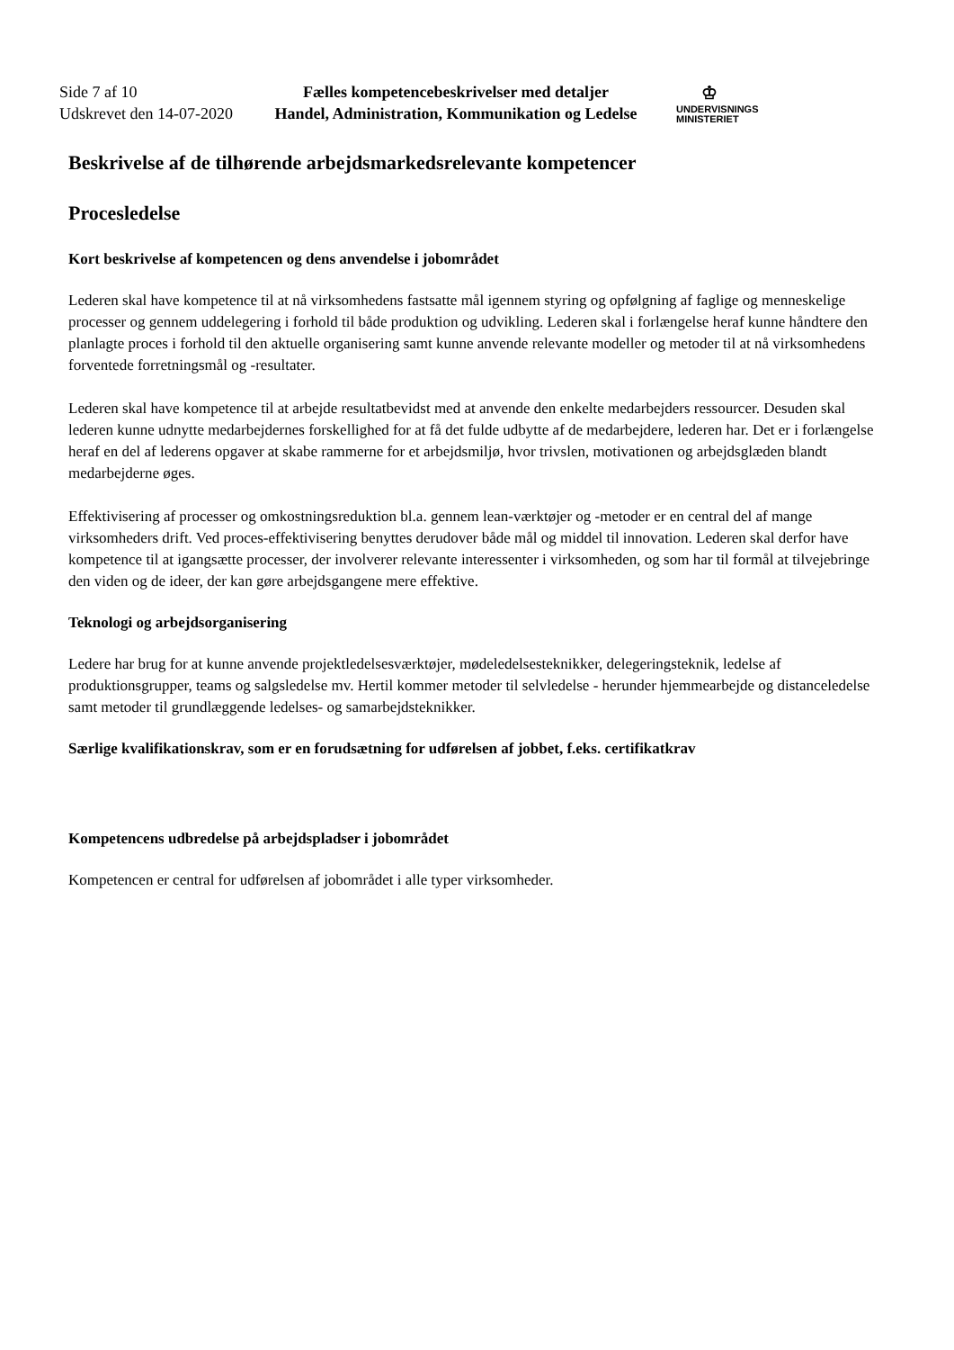Side 7 af 10
Udskrevet den 14-07-2020
Fælles kompetencebeskrivelser med detaljer
Handel, Administration, Kommunikation og Ledelse
♔
UNDERVISNINGS
MINISTERIET
Beskrivelse af de tilhørende arbejdsmarkedsrelevante kompetencer
Procesledelse
Kort beskrivelse af kompetencen og dens anvendelse i jobområdet
Lederen skal have kompetence til at nå virksomhedens fastsatte mål igennem styring og opfølgning af faglige og menneskelige processer og gennem uddelegering i forhold til både produktion og udvikling. Lederen skal i forlængelse heraf kunne håndtere den planlagte proces i forhold til den aktuelle organisering samt kunne anvende relevante modeller og metoder til at nå virksomhedens forventede forretningsmål og -resultater.
Lederen skal have kompetence til at arbejde resultatbevidst med at anvende den enkelte medarbejders ressourcer. Desuden skal lederen kunne udnytte medarbejdernes forskellighed for at få det fulde udbytte af de medarbejdere, lederen har. Det er i forlængelse heraf en del af lederens opgaver at skabe rammerne for et arbejdsmiljø, hvor trivslen, motivationen og arbejdsglæden blandt medarbejderne øges.
Effektivisering af processer og omkostningsreduktion bl.a. gennem lean-værktøjer og -metoder er en central del af mange virksomheders drift. Ved proces-effektivisering benyttes derudover både mål og middel til innovation. Lederen skal derfor have kompetence til at igangsætte processer, der involverer relevante interessenter i virksomheden, og som har til formål at tilvejebringe den viden og de ideer, der kan gøre arbejdsgangene mere effektive.
Teknologi og arbejdsorganisering
Ledere har brug for at kunne anvende projektledelsesværktøjer, mødeledelsesteknikker, delegeringsteknik, ledelse af produktionsgrupper, teams og salgsledelse mv. Hertil kommer metoder til selvledelse - herunder hjemmearbejde og distanceledelse samt metoder til grundlæggende ledelses- og samarbejdsteknikker.
Særlige kvalifikationskrav, som er en forudsætning for udførelsen af jobbet, f.eks. certifikatkrav
Kompetencens udbredelse på arbejdspladser i jobområdet
Kompetencen er central for udførelsen af jobområdet i alle typer virksomheder.